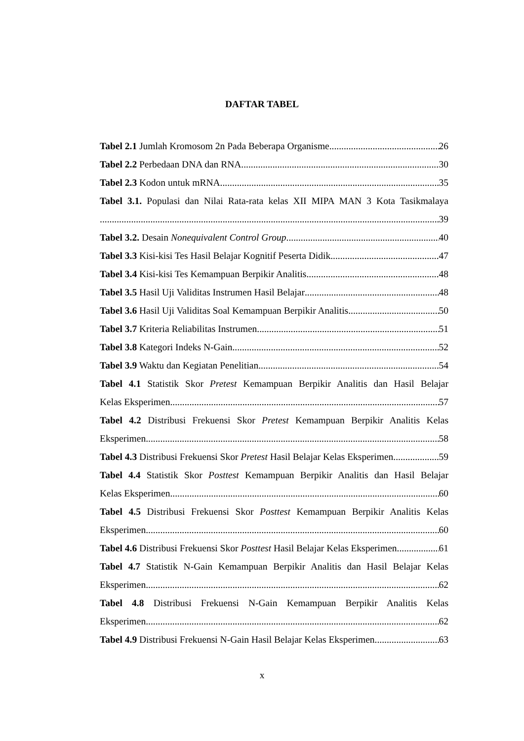DAFTAR TABEL
Tabel 2.1 Jumlah Kromosom 2n Pada Beberapa Organisme 26
Tabel 2.2 Perbedaan DNA dan RNA 30
Tabel 2.3 Kodon untuk mRNA 35
Tabel 3.1. Populasi dan Nilai Rata-rata kelas XII MIPA MAN 3 Kota Tasikmalaya
39
Tabel 3.2. Desain Nonequivalent Control Group 40
Tabel 3.3 Kisi-kisi Tes Hasil Belajar Kognitif Peserta Didik 47
Tabel 3.4 Kisi-kisi Tes Kemampuan Berpikir Analitis 48
Tabel 3.5 Hasil Uji Validitas Instrumen Hasil Belajar 48
Tabel 3.6 Hasil Uji Validitas Soal Kemampuan Berpikir Analitis 50
Tabel 3.7 Kriteria Reliabilitas Instrumen 51
Tabel 3.8 Kategori Indeks N-Gain 52
Tabel 3.9 Waktu dan Kegiatan Penelitian 54
Tabel 4.1 Statistik Skor Pretest Kemampuan Berpikir Analitis dan Hasil Belajar
Kelas Eksperimen 57
Tabel 4.2 Distribusi Frekuensi Skor Pretest Kemampuan Berpikir Analitis Kelas
Eksperimen 58
Tabel 4.3 Distribusi Frekuensi Skor Pretest Hasil Belajar Kelas Eksperimen 59
Tabel 4.4 Statistik Skor Posttest Kemampuan Berpikir Analitis dan Hasil Belajar
Kelas Eksperimen 60
Tabel 4.5 Distribusi Frekuensi Skor Posttest Kemampuan Berpikir Analitis Kelas
Eksperimen 60
Tabel 4.6 Distribusi Frekuensi Skor Posttest Hasil Belajar Kelas Eksperimen 61
Tabel 4.7 Statistik N-Gain Kemampuan Berpikir Analitis dan Hasil Belajar Kelas
Eksperimen 62
Tabel 4.8 Distribusi Frekuensi N-Gain Kemampuan Berpikir Analitis Kelas
Eksperimen 62
Tabel 4.9 Distribusi Frekuensi N-Gain Hasil Belajar Kelas Eksperimen 63
x